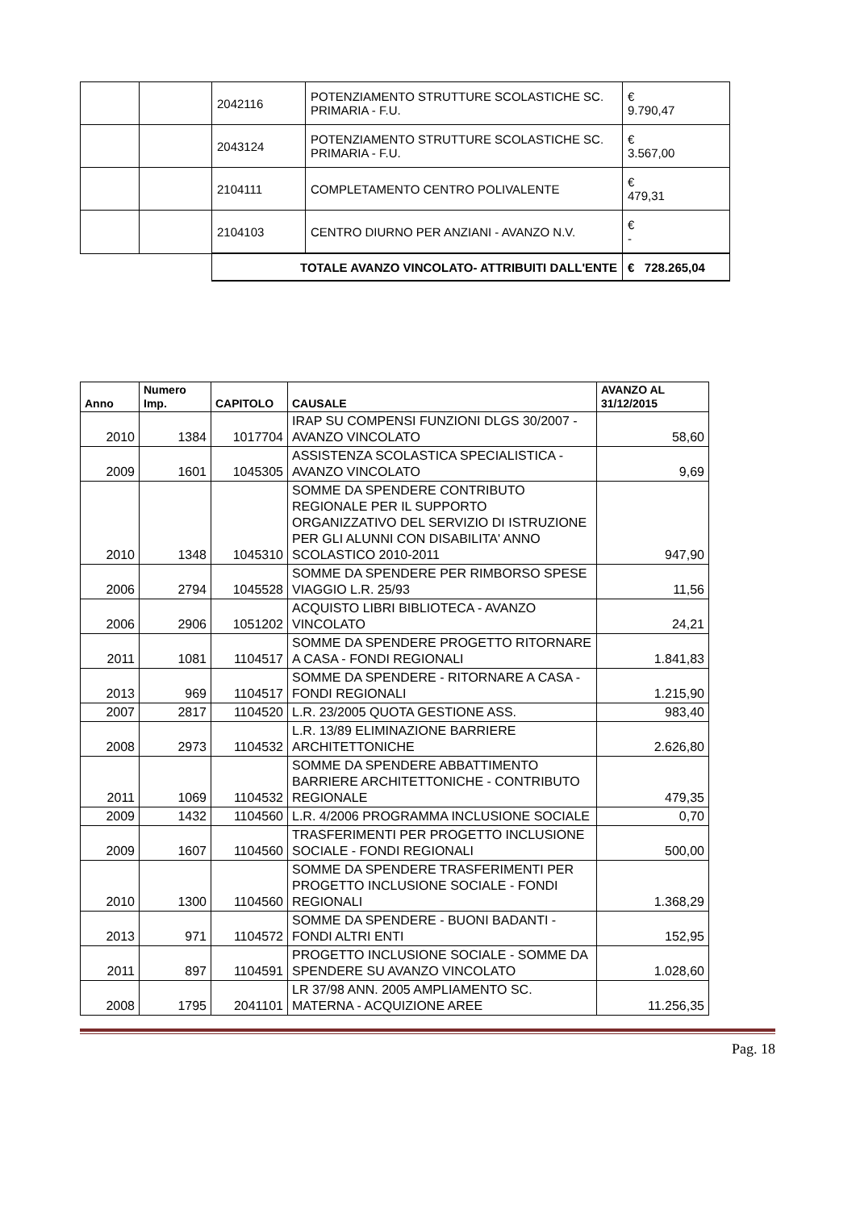| | | 2042116 | POTENZIAMENTO STRUTTURE SCOLASTICHE SC. PRIMARIA - F.U. | € 9.790,47 |
| | | 2043124 | POTENZIAMENTO STRUTTURE SCOLASTICHE SC. PRIMARIA - F.U. | € 3.567,00 |
| | | 2104111 | COMPLETAMENTO CENTRO POLIVALENTE | € 479,31 |
| | | 2104103 | CENTRO DIURNO PER ANZIANI - AVANZO N.V. | € - |
| | | TOTALE AVANZO VINCOLATO- ATTRIBUITI DALL'ENTE | | € 728.265,04 |
| Anno | Numero Imp. | CAPITOLO | CAUSALE | AVANZO AL 31/12/2015 |
| --- | --- | --- | --- | --- |
| 2010 | 1384 | 1017704 | IRAP SU COMPENSI FUNZIONI DLGS 30/2007 - AVANZO VINCOLATO | 58,60 |
| 2009 | 1601 | 1045305 | ASSISTENZA SCOLASTICA SPECIALISTICA - AVANZO VINCOLATO | 9,69 |
| 2010 | 1348 | 1045310 | SOMME DA SPENDERE CONTRIBUTO REGIONALE PER IL SUPPORTO ORGANIZZATIVO DEL SERVIZIO DI ISTRUZIONE PER GLI ALUNNI CON DISABILITA' ANNO SCOLASTICO 2010-2011 | 947,90 |
| 2006 | 2794 | 1045528 | SOMME DA SPENDERE PER RIMBORSO SPESE VIAGGIO L.R. 25/93 | 11,56 |
| 2006 | 2906 | 1051202 | ACQUISTO LIBRI BIBLIOTECA - AVANZO VINCOLATO | 24,21 |
| 2011 | 1081 | 1104517 | SOMME DA SPENDERE PROGETTO RITORNARE A CASA - FONDI REGIONALI | 1.841,83 |
| 2013 | 969 | 1104517 | SOMME DA SPENDERE - RITORNARE A CASA - FONDI REGIONALI | 1.215,90 |
| 2007 | 2817 | 1104520 | L.R. 23/2005 QUOTA GESTIONE ASS. | 983,40 |
| 2008 | 2973 | 1104532 | L.R. 13/89 ELIMINAZIONE BARRIERE ARCHITETTONICHE | 2.626,80 |
| 2011 | 1069 | 1104532 | SOMME DA SPENDERE ABBATTIMENTO BARRIERE ARCHITETTONICHE - CONTRIBUTO REGIONALE | 479,35 |
| 2009 | 1432 | 1104560 | L.R. 4/2006 PROGRAMMA INCLUSIONE SOCIALE | 0,70 |
| 2009 | 1607 | 1104560 | TRASFERIMENTI PER PROGETTO INCLUSIONE SOCIALE - FONDI REGIONALI | 500,00 |
| 2010 | 1300 | 1104560 | SOMME DA SPENDERE TRASFERIMENTI PER PROGETTO INCLUSIONE SOCIALE - FONDI REGIONALI | 1.368,29 |
| 2013 | 971 | 1104572 | SOMME DA SPENDERE - BUONI BADANTI - FONDI ALTRI ENTI | 152,95 |
| 2011 | 897 | 1104591 | PROGETTO INCLUSIONE SOCIALE - SOMME DA SPENDERE SU AVANZO VINCOLATO | 1.028,60 |
| 2008 | 1795 | 2041101 | LR 37/98 ANN. 2005 AMPLIAMENTO SC. MATERNA - ACQUIZIONE AREE | 11.256,35 |
Pag. 18